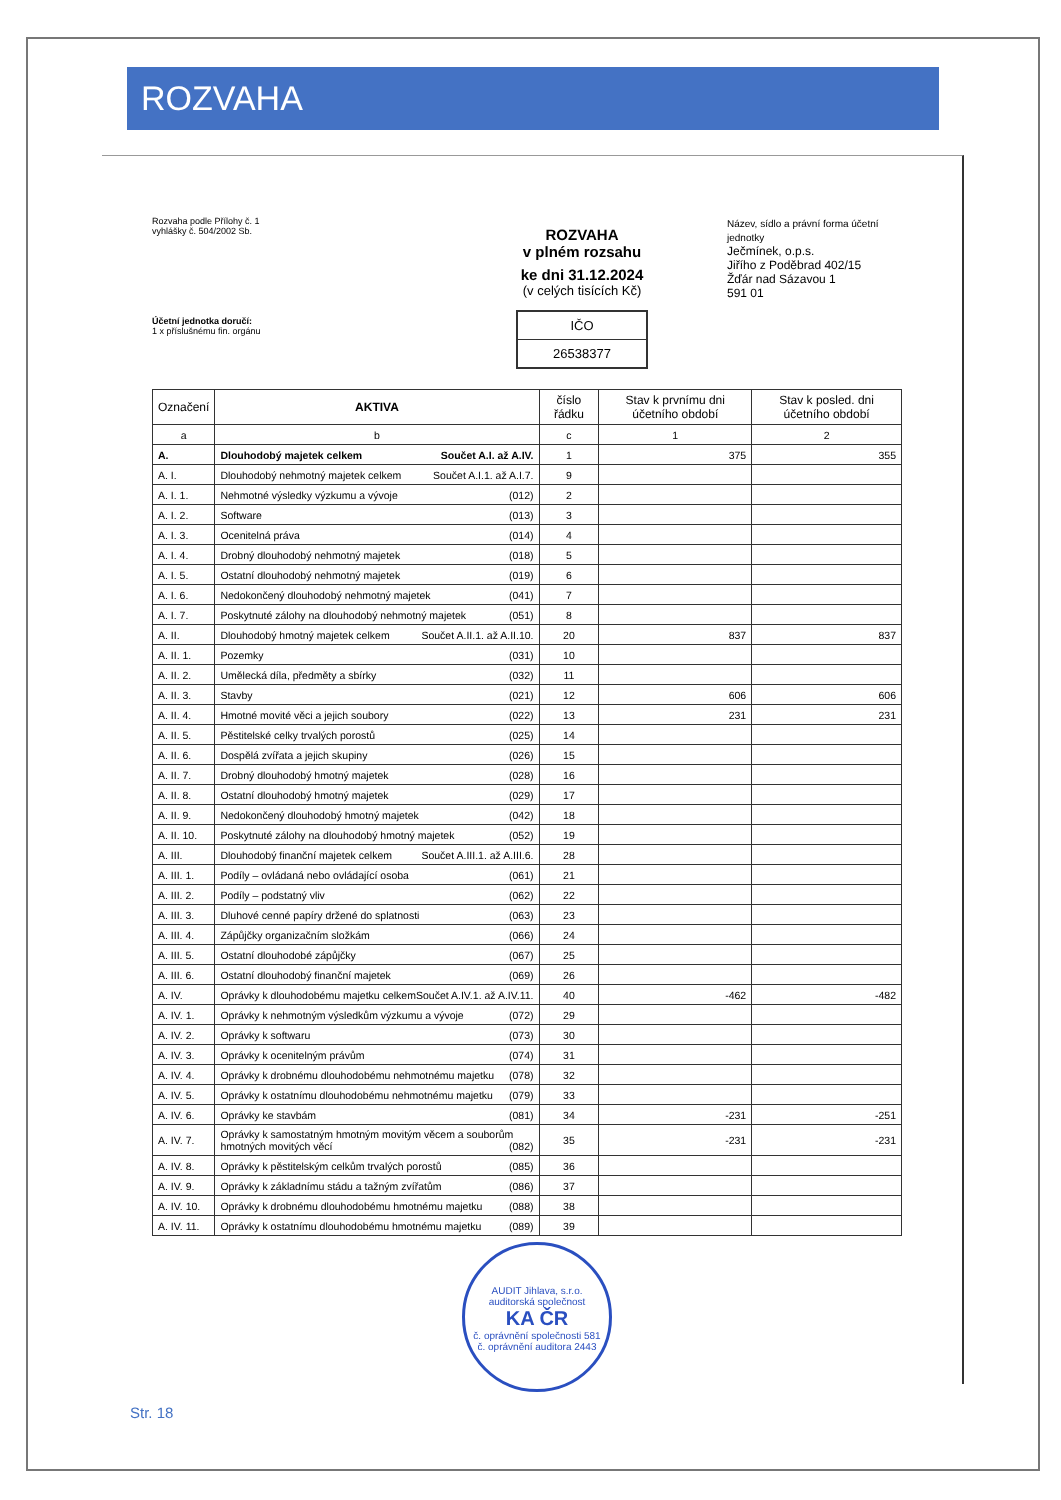ROZVAHA
Rozvaha podle Přílohy č. 1
vyhlášky č. 504/2002 Sb.
Účetní jednotka doručí:
1 x příslušnému fin. orgánu
ROZVAHA
v plném rozsahu
ke dni 31.12.2024
(v celých tisících Kč)
IČO
26538377
Název, sídlo a právní forma účetní
jednotky
Ječmínek, o.p.s.
Jiřího z Poděbrad 402/15
Žďár nad Sázavou 1
591 01
| Označení | AKTIVA | číslo řádku | Stav k prvnímu dni účetního období | Stav k posled. dni účetního období |
| --- | --- | --- | --- | --- |
| a | b | c | 1 | 2 |
| A. | Dlouhodobý majetek celkem Součet A.I. až A.IV. | 1 | 375 | 355 |
| A. I. | Dlouhodobý nehmotný majetek celkem Součet A.I.1. až A.I.7. | 9 | | |
| A. I. 1. | Nehmotné výsledky výzkumu a vývoje (012) | 2 | | |
| A. I. 2. | Software (013) | 3 | | |
| A. I. 3. | Ocenitelná práva (014) | 4 | | |
| A. I. 4. | Drobný dlouhodobý nehmotný majetek (018) | 5 | | |
| A. I. 5. | Ostatní dlouhodobý nehmotný majetek (019) | 6 | | |
| A. I. 6. | Nedokončený dlouhodobý nehmotný majetek (041) | 7 | | |
| A. I. 7. | Poskytnuté zálohy na dlouhodobý nehmotný majetek (051) | 8 | | |
| A. II. | Dlouhodobý hmotný majetek celkem Součet A.II.1. až A.II.10. | 20 | 837 | 837 |
| A. II. 1. | Pozemky (031) | 10 | | |
| A. II. 2. | Umělecká díla, předměty a sbírky (032) | 11 | | |
| A. II. 3. | Stavby (021) | 12 | 606 | 606 |
| A. II. 4. | Hmotné movité věci a jejich soubory (022) | 13 | 231 | 231 |
| A. II. 5. | Pěstitelské celky trvalých porostů (025) | 14 | | |
| A. II. 6. | Dospělá zvířata a jejich skupiny (026) | 15 | | |
| A. II. 7. | Drobný dlouhodobý hmotný majetek (028) | 16 | | |
| A. II. 8. | Ostatní dlouhodobý hmotný majetek (029) | 17 | | |
| A. II. 9. | Nedokončený dlouhodobý hmotný majetek (042) | 18 | | |
| A. II. 10. | Poskytnuté zálohy na dlouhodobý hmotný majetek (052) | 19 | | |
| A. III. | Dlouhodobý finanční majetek celkem Součet A.III.1. až A.III.6. | 28 | | |
| A. III. 1. | Podíly – ovládaná nebo ovládající osoba (061) | 21 | | |
| A. III. 2. | Podíly – podstatný vliv (062) | 22 | | |
| A. III. 3. | Dluhové cenné papíry držené do splatnosti (063) | 23 | | |
| A. III. 4. | Zápůjčky organizačním složkám (066) | 24 | | |
| A. III. 5. | Ostatní dlouhodobé zápůjčky (067) | 25 | | |
| A. III. 6. | Ostatní dlouhodobý finanční majetek (069) | 26 | | |
| A. IV. | Oprávky k dlouhodobému majetku celkem Součet A.IV.1. až A.IV.11. | 40 | -462 | -482 |
| A. IV. 1. | Oprávky k nehmotným výsledkům výzkumu a vývoje (072) | 29 | | |
| A. IV. 2. | Oprávky k softwaru (073) | 30 | | |
| A. IV. 3. | Oprávky k ocenitelným právům (074) | 31 | | |
| A. IV. 4. | Oprávky k drobnému dlouhodobému nehmotnému majetku (078) | 32 | | |
| A. IV. 5. | Oprávky k ostatnímu dlouhodobému nehmotnému majetku (079) | 33 | | |
| A. IV. 6. | Oprávky ke stavbám (081) | 34 | -231 | -251 |
| A. IV. 7. | Oprávky k samostatným hmotným movitým věcem a souborům hmotných movitých věcí (082) | 35 | -231 | -231 |
| A. IV. 8. | Oprávky k pěstitelským celkům trvalých porostů (085) | 36 | | |
| A. IV. 9. | Oprávky k základnímu stádu a tažným zvířatům (086) | 37 | | |
| A. IV. 10. | Oprávky k drobnému dlouhodobému hmotnému majetku (088) | 38 | | |
| A. IV. 11. | Oprávky k ostatnímu dlouhodobému hmotnému majetku (089) | 39 | | |
AUDIT Jihlava, s.r.o.
auditorská společnost
KA ČR
č. oprávnění společnosti 581
č. oprávnění auditora 2443
Str. 18